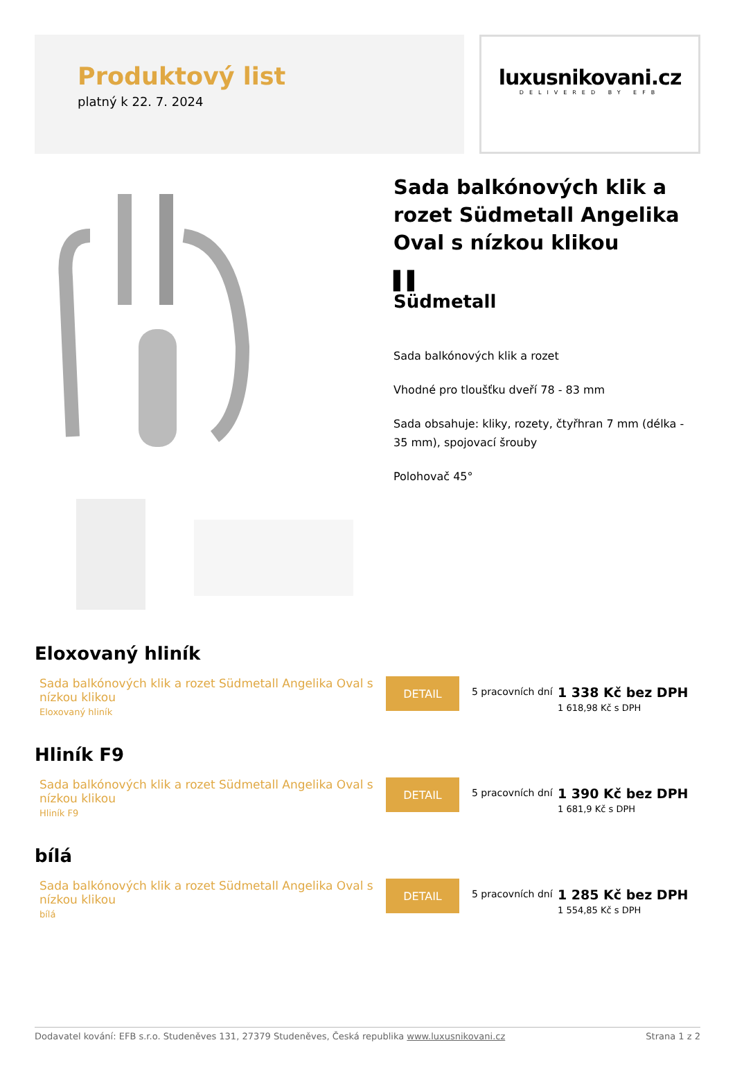Produktový list
platný k 22. 7. 2024
luxusnikovani.cz
DELIVERED BY EFB
Sada balkónových klik a rozet Südmetall Angelika Oval s nízkou klikou
▌▌
Südmetall
Sada balkónových klik a rozet
Vhodné pro tloušťku dveří 78 - 83 mm
Sada obsahuje: kliky, rozety, čtyřhran 7 mm (délka - 35 mm), spojovací šrouby
Polohovač 45°
Eloxovaný hliník
Sada balkónových klik a rozet Südmetall Angelika Oval s nízkou klikou
Eloxovaný hliník
DETAIL
5 pracovních dní
1 338 Kč bez DPH
1 618,98 Kč s DPH
Hliník F9
Sada balkónových klik a rozet Südmetall Angelika Oval s nízkou klikou
Hliník F9
DETAIL
5 pracovních dní
1 390 Kč bez DPH
1 681,9 Kč s DPH
bílá
Sada balkónových klik a rozet Südmetall Angelika Oval s nízkou klikou
bílá
DETAIL
5 pracovních dní
1 285 Kč bez DPH
1 554,85 Kč s DPH
Dodavatel kování: EFB s.r.o. Studeněves 131, 27379 Studeněves, Česká republika www.luxusnikovani.cz Strana 1 z 2